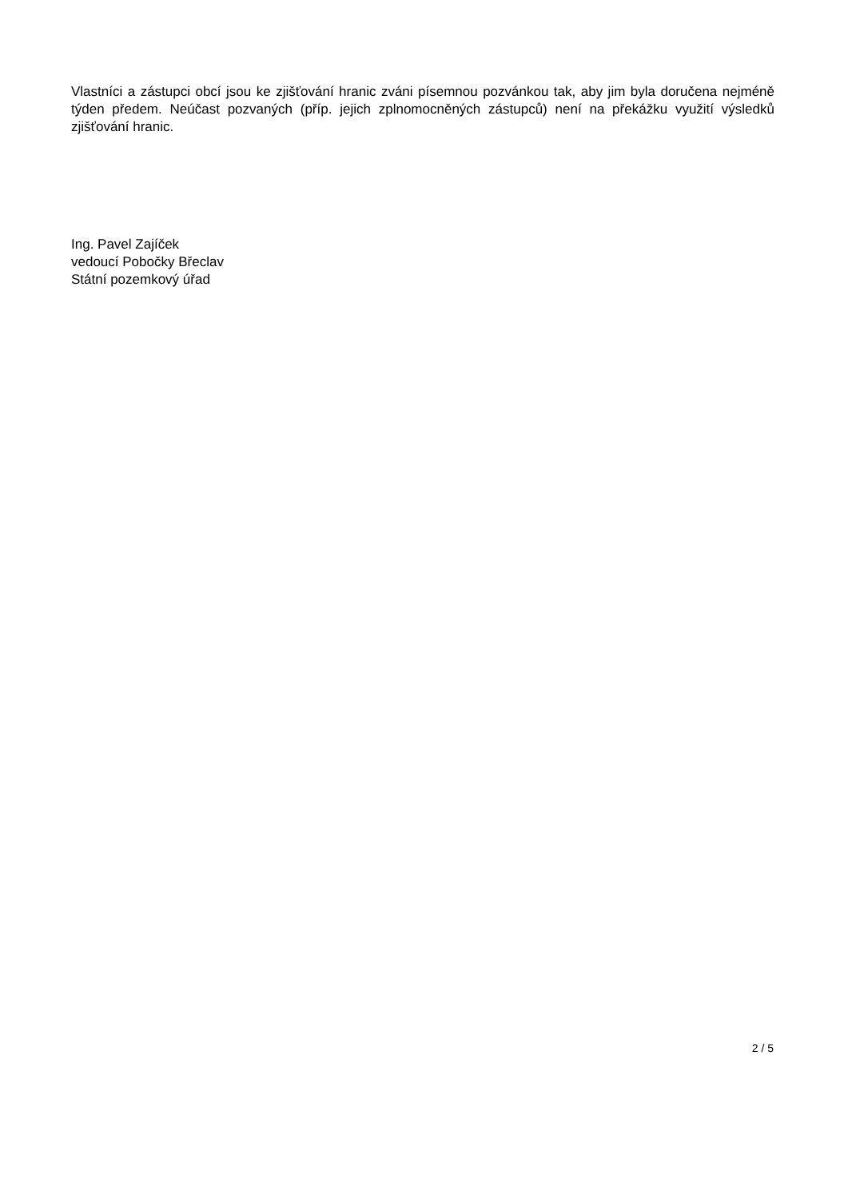Vlastníci a zástupci obcí jsou ke zjišťování hranic zváni písemnou pozvánkou tak, aby jim byla doručena nejméně týden předem. Neúčast pozvaných (příp. jejich zplnomocněných zástupců) není na překážku využití výsledků zjišťování hranic.
Ing. Pavel Zajíček
vedoucí Pobočky Břeclav
Státní pozemkový úřad
2 / 5